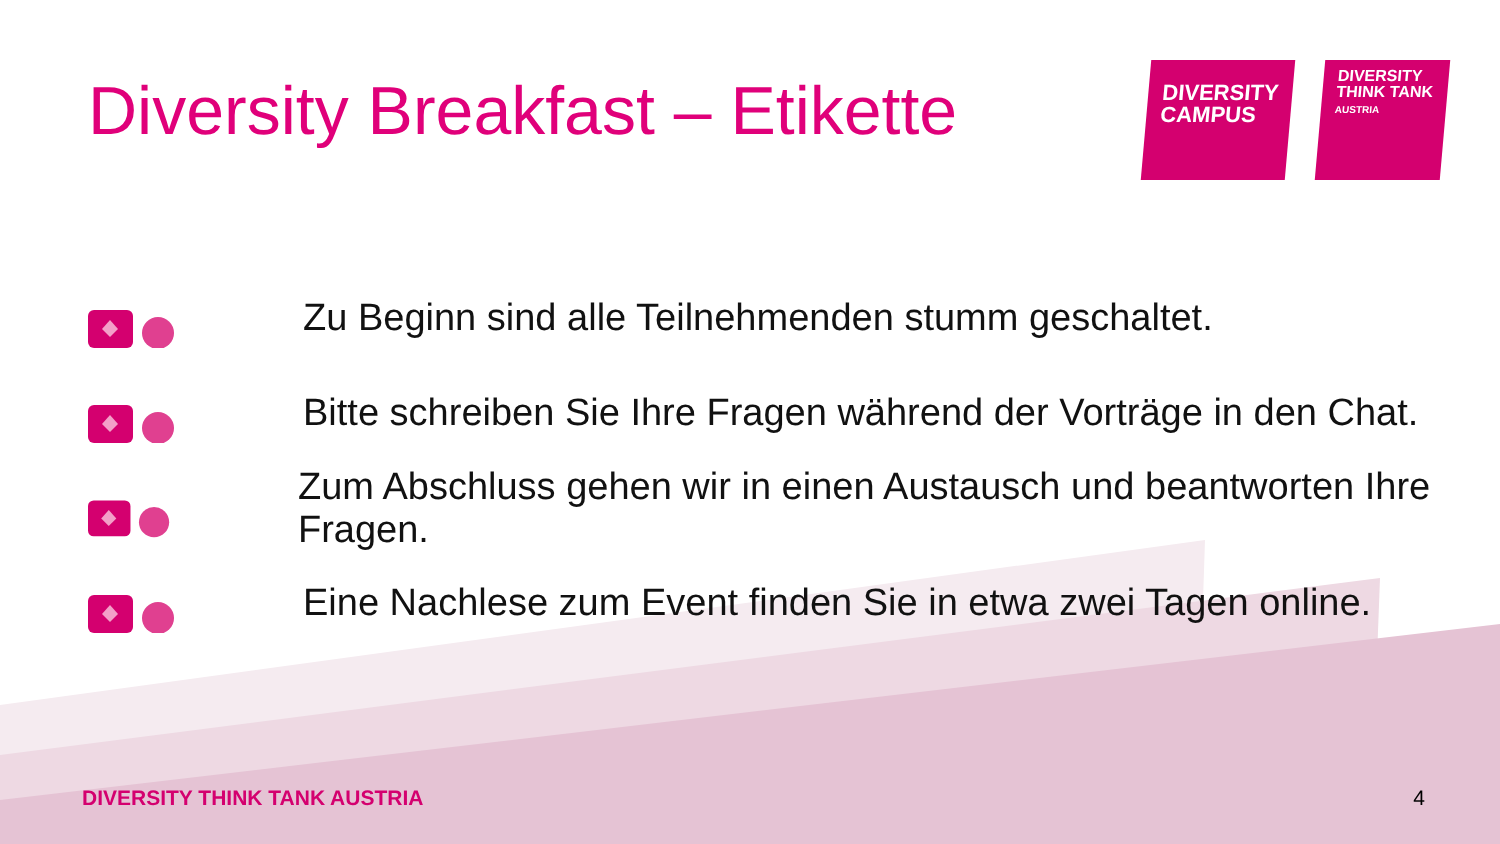Diversity Breakfast – Etikette
DIVERSITY
CAMPUS
DIVERSITY
THINK TANK
AUSTRIA
Zu Beginn sind alle Teilnehmenden stumm geschaltet.
Bitte schreiben Sie Ihre Fragen während der Vorträge in den Chat.
Zum Abschluss gehen wir in einen Austausch und beantworten Ihre Fragen.
Eine Nachlese zum Event finden Sie in etwa zwei Tagen online.
DIVERSITY THINK TANK AUSTRIA 4